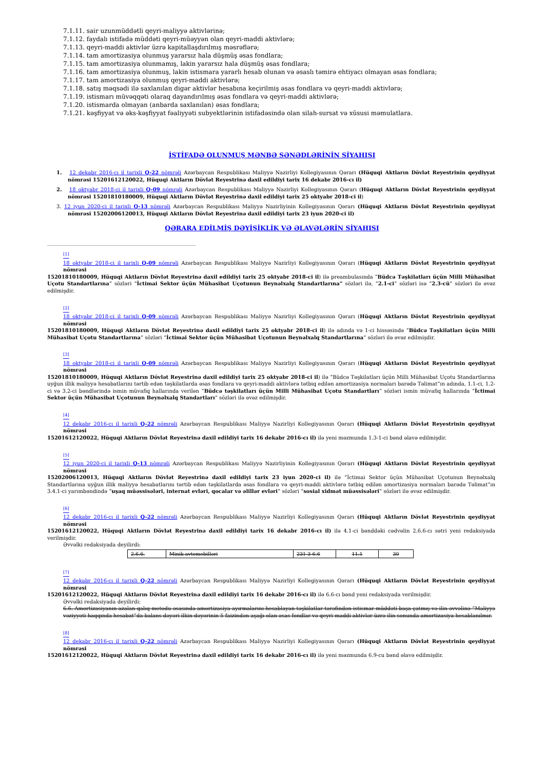7.1.11. sair uzunmüddətli qeyri-maliyyə aktivlərinə;
7.1.12. faydalı istifadə müddəti qeyri-müəyyən olan qeyri-maddi aktivlərə;
7.1.13. qeyri-maddi aktivlər üzrə kapitallaşdırılmış məsrəflərə;
7.1.14. tam amortizasiya olunmuş yararsız hala düşmüş əsas fondlara;
7.1.15. tam amortizasiya olunmamış, lakin yararsız hala düşmüş əsas fondlara;
7.1.16. tam amortizasiya olunmuş, lakin istismara yararlı hesab olunan və əsaslı təmirə ehtiyacı olmayan əsas fondlara;
7.1.17. tam amortizasiya olunmuş qeyri-maddi aktivlərə;
7.1.18. satış məqsədi ilə saxlanılan digər aktivlər hesabına keçirilmiş əsas fondlara və qeyri-maddi aktivlərə;
7.1.19. istismarı müvəqqəti olaraq dayandırılmış əsas fondlara və qeyri-maddi aktivlərə;
7.1.20. istismarda olmayan (anbarda saxlanılan) əsas fondlara;
7.1.21. kəşfiyyat və əks-kəşfiyyat fəaliyyəti subyektlərinin istifadəsində olan silah-sursat və xüsusi məmulatlara.
İSTİFADƏ OLUNMUŞ MƏNBƏ SƏNƏDLƏRİNİN SİYAHISI
1. 12 dekabr 2016-cı il tarixli Q-22 nömrəli Azərbaycan Respublikası Maliyyə Nazirliyi Kollegiyasının Qərarı (Hüquqi Aktların Dövlət Reyestrinin qeydiyyat nömrəsi 15201612120022, Hüquqi Aktların Dövlət Reyestrinə daxil edildiyi tarix 16 dekabr 2016-cı il)
2. 18 oktyabr 2018-ci il tarixli Q-09 nömrəli Azərbaycan Respublikası Maliyyə Nazirliyi Kollegiyasının Qərarı (Hüquqi Aktların Dövlət Reyestrinin qeydiyyat nömrəsi 15201810180009, Hüquqi Aktların Dövlət Reyestrinə daxil edildiyi tarix 25 oktyabr 2018-ci il)
3. 12 iyun 2020-ci il tarixli Q-13 nömrəli Azərbaycan Respublikası Maliyyə Nazirliyinin Kollegiyasının Qərarı (Hüquqi Aktların Dövlət Reyestrinin qeydiyyat nömrəsi 15202006120013, Hüquqi Aktların Dövlət Reyestrinə daxil edildiyi tarix 23 iyun 2020-ci il)
QƏRARA EDİLMİŞ DƏYİŞİKLİK VƏ ƏLAVƏLƏRİN SİYAHISI
<sup>[1]</sup>
18 oktyabr 2018-ci il tarixli Q-09 nömrəli Azərbaycan Respublikası Maliyyə Nazirliyi Kollegiyasının Qərarı (Hüquqi Aktların Dövlət Reyestrinin qeydiyyat nömrəsi
15201810180009, Hüquqi Aktların Dövlət Reyestrinə daxil edildiyi tarix 25 oktyabr 2018-ci il) ilə preambulasında “Büdcə Təşkilatları üçün Milli Mühasibat Uçotu Standartlarına” sözləri “İctimai Sektor üçün Mühasibat Uçotunun Beynəlxalq Standartlarına” sözləri ilə, “2.1-ci” sözləri isə “2.3-cü” sözləri ilə əvəz edilmişdir.
<sup>[2]</sup>
18 oktyabr 2018-ci il tarixli Q-09 nömrəli Azərbaycan Respublikası Maliyyə Nazirliyi Kollegiyasının Qərarı (Hüquqi Aktların Dövlət Reyestrinin qeydiyyat nömrəsi
15201810180009, Hüquqi Aktların Dövlət Reyestrinə daxil edildiyi tarix 25 oktyabr 2018-ci il) ilə adında və 1-ci hissəsində “Büdcə Təşkilatları üçün Milli Mühasibat Uçotu Standartlarına” sözləri “İctimai Sektor üçün Mühasibat Uçotunun Beynəlxalq Standartlarına” sözləri ilə əvəz edilmişdir.
<sup>[3]</sup>
18 oktyabr 2018-ci il tarixli Q-09 nömrəli Azərbaycan Respublikası Maliyyə Nazirliyi Kollegiyasının Qərarı (Hüquqi Aktların Dövlət Reyestrinin qeydiyyat nömrəsi
15201810180009, Hüquqi Aktların Dövlət Reyestrinə daxil edildiyi tarix 25 oktyabr 2018-ci il) ilə “Büdcə Təşkilatları üçün Milli Mühasibat Uçotu Standartlarına uyğun illik maliyyə hesabatlarını tərtib edən təşkilatlarda əsas fondlara və qeyri-maddi aktivlərə tətbiq edilən amortizasiya normaları barədə Təlimat”ın adında, 1.1-ci, 1.2-ci və 3.2-ci bəndlərində ismin müvafiq hallarında verilən “Büdcə təşkilatları üçün Milli Mühasibat Uçotu Standartları” sözləri ismin müvafiq hallarında “İctimai Sektor üçün Mühasibat Uçotunun Beynəlxalq Standartları” sözləri ilə əvəz edilmişdir.
<sup>[4]</sup>
12 dekabr 2016-cı il tarixli Q-22 nömrəli Azərbaycan Respublikası Maliyyə Nazirliyi Kollegiyasının Qərarı (Hüquqi Aktların Dövlət Reyestrinin qeydiyyat nömrəsi
15201612120022, Hüquqi Aktların Dövlət Reyestrinə daxil edildiyi tarix 16 dekabr 2016-cı il) ilə yeni məzmunda 1.3-1-ci bənd əlavə edilmişdir.
<sup>[5]</sup>
12 iyun 2020-ci il tarixli Q-13 nömrəli Azərbaycan Respublikası Maliyyə Nazirliyinin Kollegiyasının Qərarı (Hüquqi Aktların Dövlət Reyestrinin qeydiyyat nömrəsi
15202006120013, Hüquqi Aktların Dövlət Reyestrinə daxil edildiyi tarix 23 iyun 2020-ci il) ilə “İctimai Sektor üçün Mühasibat Uçotunun Beynəlxalq Standartlarına uyğun illik maliyyə hesabatlarını tərtib edən təşkilatlarda əsas fondlara və qeyri-maddi aktivlərə tətbiq edilən amortizasiya normaları barədə Təlimat”ın 3.4.1-ci yarımbəndində “uşaq müəssisələri, internat evləri, qocalar və əlillər evləri” sözləri “sosial xidmət müəssisələri” sözləri ilə əvəz edilmişdir.
<sup>[6]</sup>
12 dekabr 2016-cı il tarixli Q-22 nömrəli Azərbaycan Respublikası Maliyyə Nazirliyi Kollegiyasının Qərarı (Hüquqi Aktların Dövlət Reyestrinin qeydiyyat nömrəsi
15201612120022, Hüquqi Aktların Dövlət Reyestrinə daxil edildiyi tarix 16 dekabr 2016-cı il) ilə 4.1-ci bənddəki cədvəlin 2.6.6-cı sətri yeni redaksiyada verilmişdir.
Əvvəlki redaksiyada deyilirdi:
| 2.6.6. | Minik avtomobilləri | 231-3-6.6 | 11,1 | 30 |
<sup>[7]</sup>
12 dekabr 2016-cı il tarixli Q-22 nömrəli Azərbaycan Respublikası Maliyyə Nazirliyi Kollegiyasının Qərarı (Hüquqi Aktların Dövlət Reyestrinin qeydiyyat nömrəsi
15201612120022, Hüquqi Aktların Dövlət Reyestrinə daxil edildiyi tarix 16 dekabr 2016-cı il) ilə 6.6-cı bənd yeni redaksiyada verilmişdir.
Əvvəlki redaksiyada deyilirdi:
6.6. Amortizasiyanın azalan qalıq metodu əsasında amortizasiya ayırmalarını hesablayan təşkilatlar tərəfindən istismar müddəti başa çatmış və ilin əvvəlinə “Maliyyə vəziyyəti haqqında hesabat”da balans dəyəri ilkin dəyərinin 5 faizindən aşağı olan əsas fondlar və qeyri-maddi aktivlər üzrə ilin sonunda amortizasiya hesablanılmır.
<sup>[8]</sup>
12 dekabr 2016-cı il tarixli Q-22 nömrəli Azərbaycan Respublikası Maliyyə Nazirliyi Kollegiyasının Qərarı (Hüquqi Aktların Dövlət Reyestrinin qeydiyyat nömrəsi
15201612120022, Hüquqi Aktların Dövlət Reyestrinə daxil edildiyi tarix 16 dekabr 2016-cı il) ilə yeni məzmunda 6.9-cu bənd əlavə edilmişdir.